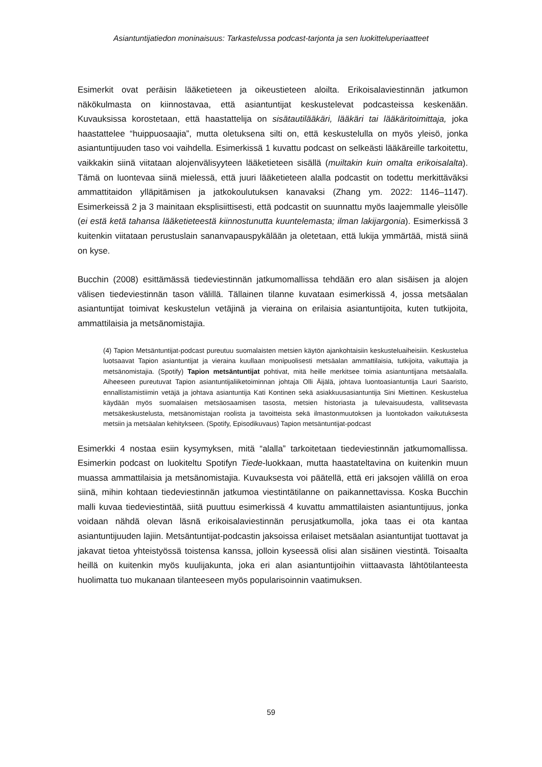Asiantuntijatiedon moninaisuus: Tarkastelussa podcast-tarjonta ja sen luokitteluperiaatteet
Esimerkit ovat peräisin lääketieteen ja oikeustieteen aloilta. Erikoisalaviestinnän jatkumon näkökulmasta on kiinnostavaa, että asiantuntijat keskustelevat podcasteissa keskenään. Kuvauksissa korostetaan, että haastattelija on sisätautilääkäri, lääkäri tai lääkäritoimittaja, joka haastattelee “huippuosaajia”, mutta oletuksena silti on, että keskustelulla on myös yleisö, jonka asiantuntijuuden taso voi vaihdella. Esimerkissä 1 kuvattu podcast on selkeästi lääkäreille tarkoitettu, vaikkakin siinä viitataan alojenvälisyyteen lääketieteen sisällä (muiltakin kuin omalta erikoisalalta). Tämä on luontevaa siinä mielessä, että juuri lääketieteen alalla podcastit on todettu merkittäväksi ammattitaidon ylläpitämisen ja jatkokoulutuksen kanavaksi (Zhang ym. 2022: 1146–1147). Esimerkeissä 2 ja 3 mainitaan eksplisiittisesti, että podcastit on suunnattu myös laajemmalle yleisölle (ei estä ketä tahansa lääketieteestä kiinnostunutta kuuntelemasta; ilman lakijargonia). Esimerkissä 3 kuitenkin viitataan perustuslain sananvapauspykälään ja oletetaan, että lukija ymmärtää, mistä siinä on kyse.
Bucchin (2008) esittämässä tiedeviestinnän jatkumomallissa tehdään ero alan sisäisen ja alojen välisen tiedeviestinnän tason välillä. Tällainen tilanne kuvataan esimerkissä 4, jossa metsäalan asiantuntijat toimivat keskustelun vetäjinä ja vieraina on erilaisia asiantuntijoita, kuten tutkijoita, ammattilaisia ja metsänomistajia.
(4) Tapion Metsäntuntijat-podcast pureutuu suomalaisten metsien käytön ajankohtaisiin keskusteluaiheisiin. Keskustelua luotsaavat Tapion asiantuntijat ja vieraina kuullaan monipuolisesti metsäalan ammattilaisia, tutkijoita, vaikuttajia ja metsänomistajia. (Spotify) Tapion metsäntuntijat pohtivat, mitä heille merkitsee toimia asiantuntijana metsäalalla. Aiheeseen pureutuvat Tapion asiantuntijaliiketoiminnan johtaja Olli Äijälä, johtava luontoasiantuntija Lauri Saaristo, ennallistamistiimin vetäjä ja johtava asiantuntija Kati Kontinen sekä asiakkuusasiantuntija Sini Miettinen. Keskustelua käydään myös suomalaisen metsäosaamisen tasosta, metsien historiasta ja tulevaisuudesta, vallitsevasta metsäkeskustelusta, metsänomistajan roolista ja tavoitteista sekä ilmastonmuutoksen ja luontokadon vaikutuksesta metsiin ja metsäalan kehitykseen. (Spotify, Episodikuvaus) Tapion metsäntuntijat-podcast
Esimerkki 4 nostaa esiin kysymyksen, mitä “alalla” tarkoitetaan tiedeviestinnän jatkumomallissa. Esimerkin podcast on luokiteltu Spotifyn Tiede-luokkaan, mutta haastateltavina on kuitenkin muun muassa ammattilaisia ja metsänomistajia. Kuvauksesta voi päätellä, että eri jaksojen välillä on eroa siinä, mihin kohtaan tiedeviestinnän jatkumoa viestintätilanne on paikannettavissa. Koska Bucchin malli kuvaa tiedeviestintää, siitä puuttuu esimerkissä 4 kuvattu ammattilaisten asiantuntijuus, jonka voidaan nähdä olevan läsnä erikoisalaviestinnän perusjatkumolla, joka taas ei ota kantaa asiantuntijuuden lajiin. Metsäntuntijat-podcastin jaksoissa erilaiset metsäalan asiantuntijat tuottavat ja jakavat tietoa yhteistyössä toistensa kanssa, jolloin kyseessä olisi alan sisäinen viestintä. Toisaalta heillä on kuitenkin myös kuulijakunta, joka eri alan asiantuntijoihin viittaavasta lähtötilanteesta huolimatta tuo mukanaan tilanteeseen myös popularisoinnin vaatimuksen.
59